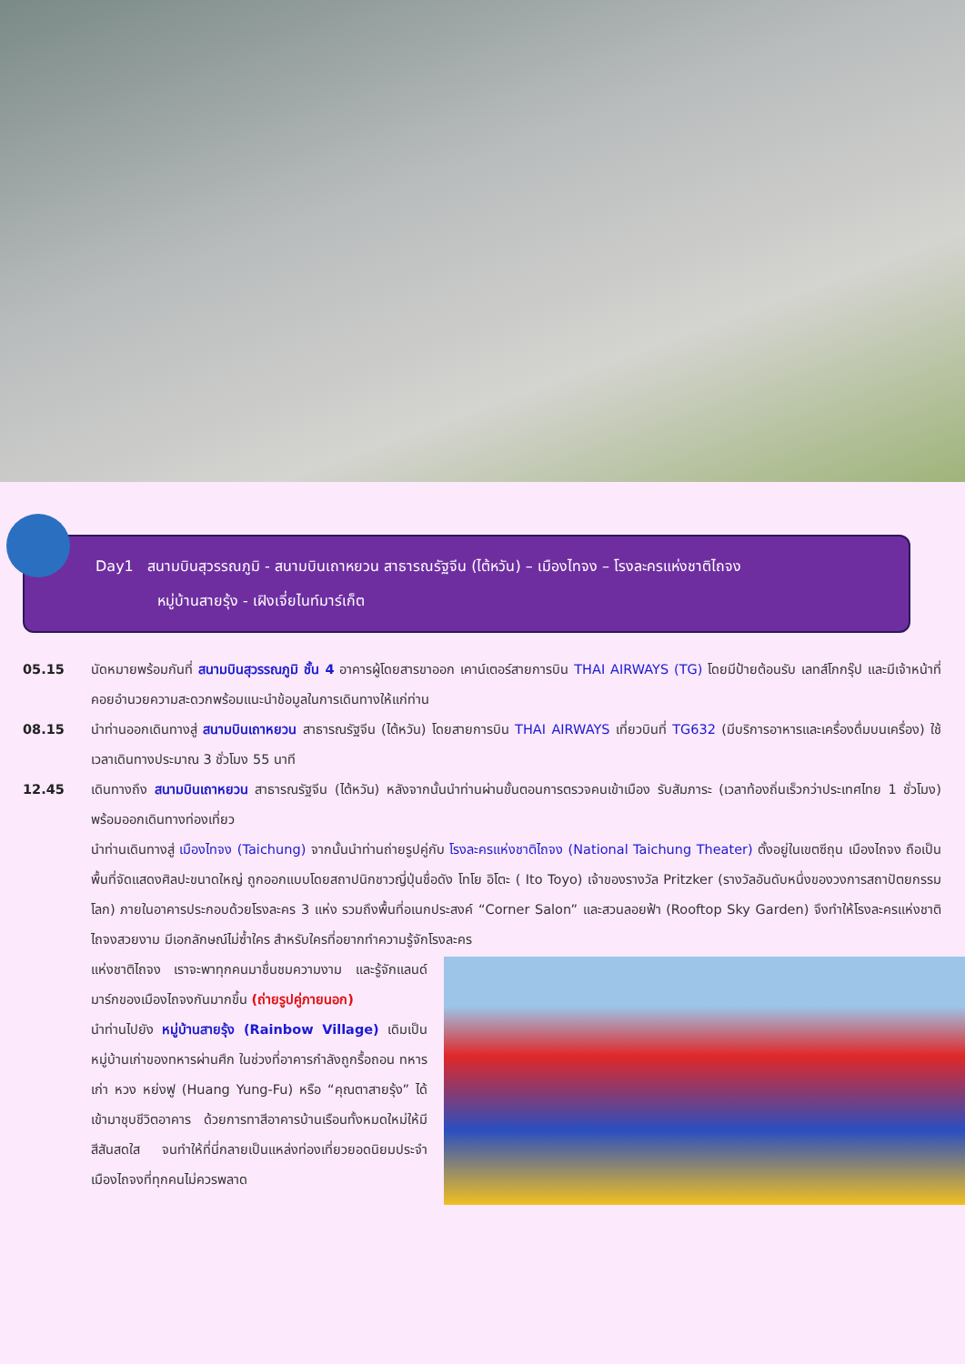Day1 สนามบินสุวรรณภูมิ - สนามบินเถาหยวน สาธารณรัฐจีน (ไต้หวัน) – เมืองไทจง – โรงละครแห่งชาติไถจง
หมู่บ้านสายรุ้ง - เฝิงเจี่ยไนท์มาร์เก็ต
05.15 นัดหมายพร้อมกันที่ สนามบินสุวรรณภูมิ ชั้น 4 อาคารผู้โดยสารขาออก เคาน์เตอร์สายการบิน THAI AIRWAYS (TG) โดยมีป้ายต้อนรับ เลทส์โกกรุ๊ป และมีเจ้าหน้าที่คอยอำนวยความสะดวกพร้อมแนะนำข้อมูลในการเดินทางให้แก่ท่าน
08.15 นำท่านออกเดินทางสู่ สนามบินเถาหยวน สาธารณรัฐจีน (ไต้หวัน) โดยสายการบิน THAI AIRWAYS เที่ยวบินที่ TG632 (มีบริการอาหารและเครื่องดื่มบนเครื่อง) ใช้เวลาเดินทางประมาณ 3 ชั่วโมง 55 นาที
12.45 เดินทางถึง สนามบินเถาหยวน สาธารณรัฐจีน (ไต้หวัน) หลังจากนั้นนำท่านผ่านขั้นตอนการตรวจคนเข้าเมือง รับสัมภาระ (เวลาท้องถิ่นเร็วกว่าประเทศไทย 1 ชั่วโมง) พร้อมออกเดินทางท่องเที่ยว
นำท่านเดินทางสู่ เมืองไทจง (Taichung) จากนั้นนำท่านถ่ายรูปคู่กับ โรงละครแห่งชาติไถจง (National Taichung Theater) ตั้งอยู่ในเขตซีถุน เมืองไถจง ถือเป็นพื้นที่จัดแสดงศิลปะขนาดใหญ่ ถูกออกแบบโดยสถาปนิกชาวญี่ปุ่นชื่อดัง โทโย อิโตะ ( Ito Toyo) เจ้าของรางวัล Pritzker (รางวัลอันดับหนึ่งของวงการสถาปัตยกรรมโลก) ภายในอาคารประกอบด้วยโรงละคร 3 แห่ง รวมถึงพื้นที่อเนกประสงค์ “Corner Salon” และสวนลอยฟ้า (Rooftop Sky Garden) จึงทำให้โรงละครแห่งชาติไถจงสวยงาม มีเอกลักษณ์ไม่ซ้ำใคร สำหรับใครที่อยากทำความรู้จักโรงละคร
แห่งชาติไถจง เราจะพาทุกคนมาชื่นชมความงาม และรู้จักแลนด์มาร์กของเมืองไถจงกันมากขึ้น (ถ่ายรูปคู่ภายนอก)
นำท่านไปยัง หมู่บ้านสายรุ้ง (Rainbow Village) เดิมเป็นหมู่บ้านเก่าของทหารผ่านศึก ในช่วงที่อาคารกำลังถูกรื้อถอน ทหารเก่า หวง หย่งฟู (Huang Yung-Fu) หรือ “คุณตาสายรุ้ง” ได้เข้ามาชุบชีวิตอาคาร ด้วยการทาสีอาคารบ้านเรือนทั้งหมดใหม่ให้มีสีสันสดใส จนทำให้ที่นี่กลายเป็นแหล่งท่องเที่ยวยอดนิยมประจำเมืองไถจงที่ทุกคนไม่ควรพลาด